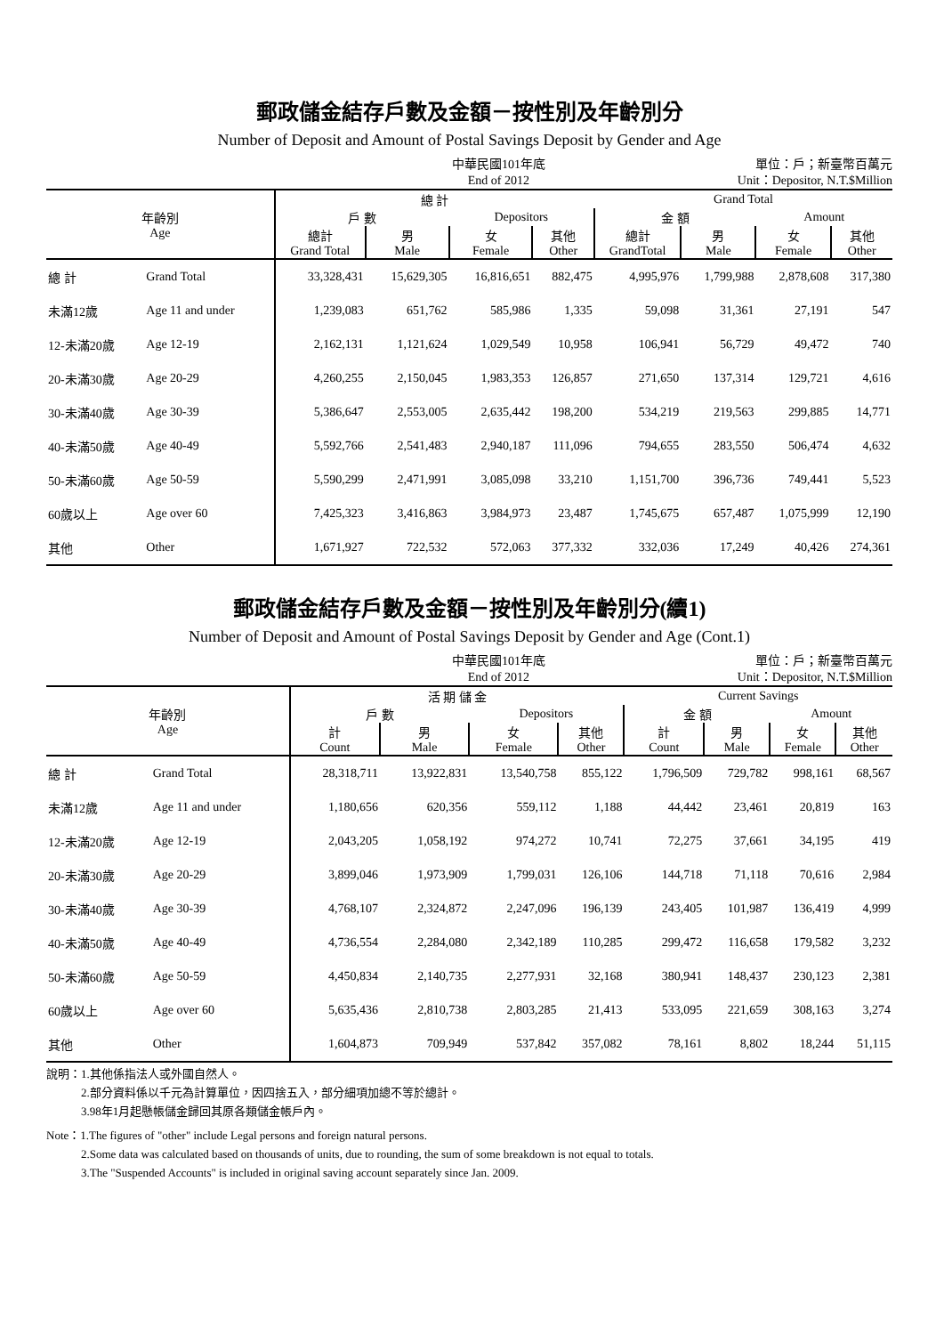郵政儲金結存戶數及金額－按性別及年齡別分
Number of Deposit and Amount of Postal Savings Deposit by Gender and Age
中華民國101年底
End of 2012
單位：戶；新臺幣百萬元
Unit：Depositor, N.T.$Million
| 年齡別 Age | | 總 計 | | | | Grand Total | | | |
| --- | --- | --- | --- | --- | --- | --- | --- | --- | --- |
| | | 戶 數 | | Depositors | | 金 額 | | Amount | |
| | | 總計 Grand Total | 男 Male | 女 Female | 其他 Other | 總計 GrandTotal | 男 Male | 女 Female | 其他 Other |
| 總 計 | Grand Total | 33,328,431 | 15,629,305 | 16,816,651 | 882,475 | 4,995,976 | 1,799,988 | 2,878,608 | 317,380 |
| 未滿12歲 | Age 11 and under | 1,239,083 | 651,762 | 585,986 | 1,335 | 59,098 | 31,361 | 27,191 | 547 |
| 12-未滿20歲 | Age 12-19 | 2,162,131 | 1,121,624 | 1,029,549 | 10,958 | 106,941 | 56,729 | 49,472 | 740 |
| 20-未滿30歲 | Age 20-29 | 4,260,255 | 2,150,045 | 1,983,353 | 126,857 | 271,650 | 137,314 | 129,721 | 4,616 |
| 30-未滿40歲 | Age 30-39 | 5,386,647 | 2,553,005 | 2,635,442 | 198,200 | 534,219 | 219,563 | 299,885 | 14,771 |
| 40-未滿50歲 | Age 40-49 | 5,592,766 | 2,541,483 | 2,940,187 | 111,096 | 794,655 | 283,550 | 506,474 | 4,632 |
| 50-未滿60歲 | Age 50-59 | 5,590,299 | 2,471,991 | 3,085,098 | 33,210 | 1,151,700 | 396,736 | 749,441 | 5,523 |
| 60歲以上 | Age over 60 | 7,425,323 | 3,416,863 | 3,984,973 | 23,487 | 1,745,675 | 657,487 | 1,075,999 | 12,190 |
| 其他 | Other | 1,671,927 | 722,532 | 572,063 | 377,332 | 332,036 | 17,249 | 40,426 | 274,361 |
郵政儲金結存戶數及金額－按性別及年齡別分(續1)
Number of Deposit and Amount of Postal Savings Deposit by Gender and Age (Cont.1)
中華民國101年底
End of 2012
單位：戶；新臺幣百萬元
Unit：Depositor, N.T.$Million
| 年齡別 Age | | 活 期 儲 金 | | | | Current Savings | | | |
| --- | --- | --- | --- | --- | --- | --- | --- | --- | --- |
| | | 戶 數 | | Depositors | | 金 額 | | Amount | |
| | | 計 Count | 男 Male | 女 Female | 其他 Other | 計 Count | 男 Male | 女 Female | 其他 Other |
| 總 計 | Grand Total | 28,318,711 | 13,922,831 | 13,540,758 | 855,122 | 1,796,509 | 729,782 | 998,161 | 68,567 |
| 未滿12歲 | Age 11 and under | 1,180,656 | 620,356 | 559,112 | 1,188 | 44,442 | 23,461 | 20,819 | 163 |
| 12-未滿20歲 | Age 12-19 | 2,043,205 | 1,058,192 | 974,272 | 10,741 | 72,275 | 37,661 | 34,195 | 419 |
| 20-未滿30歲 | Age 20-29 | 3,899,046 | 1,973,909 | 1,799,031 | 126,106 | 144,718 | 71,118 | 70,616 | 2,984 |
| 30-未滿40歲 | Age 30-39 | 4,768,107 | 2,324,872 | 2,247,096 | 196,139 | 243,405 | 101,987 | 136,419 | 4,999 |
| 40-未滿50歲 | Age 40-49 | 4,736,554 | 2,284,080 | 2,342,189 | 110,285 | 299,472 | 116,658 | 179,582 | 3,232 |
| 50-未滿60歲 | Age 50-59 | 4,450,834 | 2,140,735 | 2,277,931 | 32,168 | 380,941 | 148,437 | 230,123 | 2,381 |
| 60歲以上 | Age over 60 | 5,635,436 | 2,810,738 | 2,803,285 | 21,413 | 533,095 | 221,659 | 308,163 | 3,274 |
| 其他 | Other | 1,604,873 | 709,949 | 537,842 | 357,082 | 78,161 | 8,802 | 18,244 | 51,115 |
說明：1.其他係指法人或外國自然人。
　　　2.部分資料係以千元為計算單位，因四捨五入，部分細項加總不等於總計。
　　　3.98年1月起懸帳儲金歸回其原各類儲金帳戶內。
Note：1.The figures of "other" include Legal persons and foreign natural persons.
　　　2.Some data was calculated based on thousands of units, due to rounding, the sum of some breakdown is not equal to totals.
　　　3.The "Suspended Accounts" is included in original saving account separately since Jan. 2009.